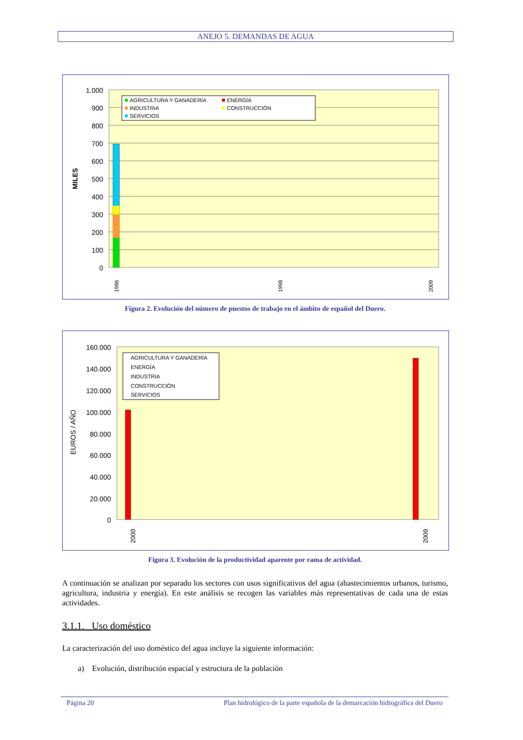ANEJO 5. DEMANDAS DE AGUA
1.000
900
800
700
600
500
400
300
200
100
0
MILES
1986
1998
2009
AGRICULTURA Y GANADERÍA
ENERGÍA
INDUSTRIA
CONSTRUCCIÓN
SERVICIOS
Figura 2. Evolución del número de puestos de trabajo en el ámbito de español del Duero.
160.000
140.000
120.000
100.000
80.000
60.000
40.000
20.000
0
EUROS / AÑO
2000
2009
AGRICULTURA Y GANADERÍA
ENERGÍA
INDUSTRIA
CONSTRUCCIÓN
SERVICIOS
Figura 3. Evolución de la productividad aparente por rama de actividad.
A continuación se analizan por separado los sectores con usos significativos del agua (abastecimientos urbanos, turismo, agricultura, industria y energía). En este análisis se recogen las variables más representativas de cada una de estas actividades.
3.1.1. Uso doméstico
La caracterización del uso doméstico del agua incluye la siguiente información:
a) Evolución, distribución espacial y estructura de la población
Página 20 Plan hidrológico de la parte española de la demarcación hidrográfica del Duero